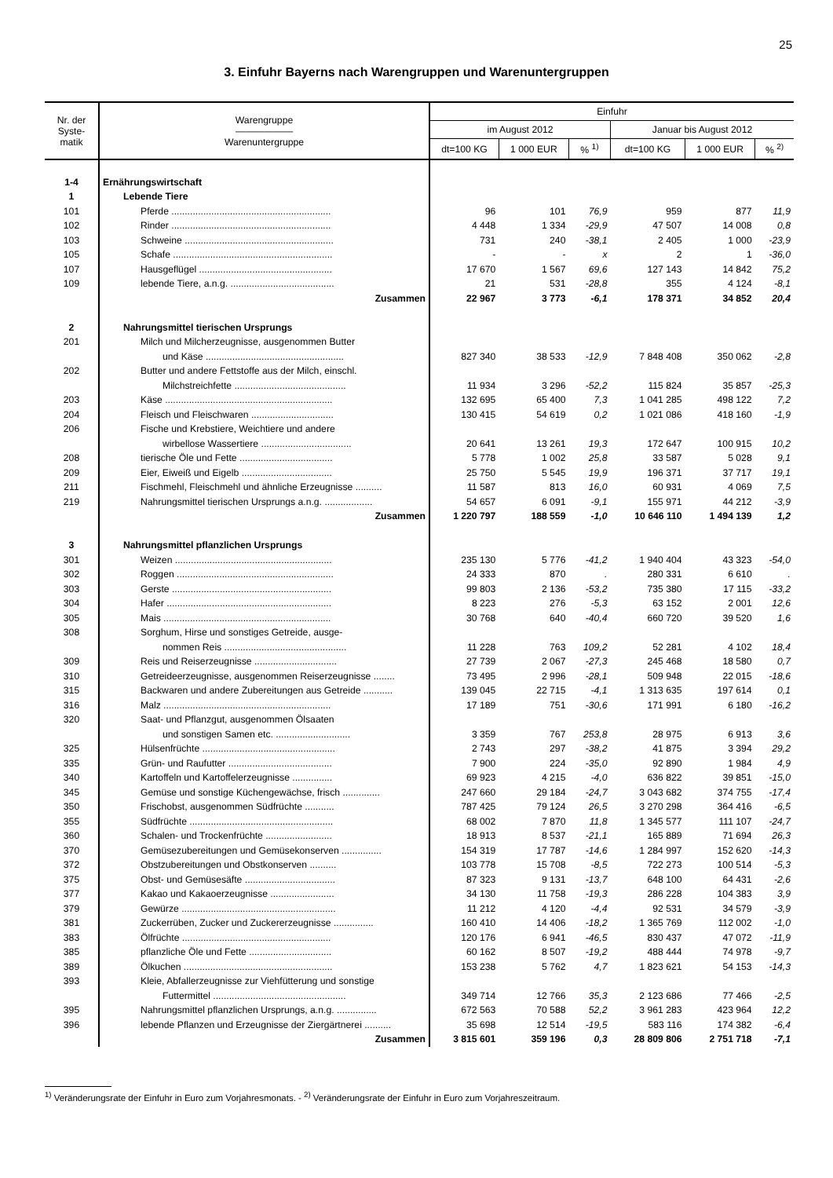25
3. Einfuhr Bayerns nach Warengruppen und Warenuntergruppen
| Nr. der Syste- matik | Warengruppe —————— Warenuntergruppe | Einfuhr | | | | | |
| --- | --- | --- | --- | --- | --- | --- | --- |
| | | im August 2012 | | | Januar bis August 2012 | | |
| | | dt=100 KG | 1 000 EUR | % <sup>1)</sup> | dt=100 KG | 1 000 EUR | % <sup>2)</sup> |
| 1-4 | Ernährungswirtschaft | | | | | | |
| 1 | Lebende Tiere | | | | | | |
| 101 | Pferde ............................................................ | 96 | 101 | 76,9 | 959 | 877 | 11,9 |
| 102 | Rinder ............................................................ | 4 448 | 1 334 | -29,9 | 47 507 | 14 008 | 0,8 |
| 103 | Schweine ........................................................ | 731 | 240 | -38,1 | 2 405 | 1 000 | -23,9 |
| 105 | Schafe ............................................................ | - | - | x | 2 | 1 | -36,0 |
| 107 | Hausgeflügel .................................................. | 17 670 | 1 567 | 69,6 | 127 143 | 14 842 | 75,2 |
| 109 | lebende Tiere, a.n.g. ....................................... | 21 | 531 | -28,8 | 355 | 4 124 | -8,1 |
| | Zusammen | 22 967 | 3 773 | -6,1 | 178 371 | 34 852 | 20,4 |
| 2 | Nahrungsmittel tierischen Ursprungs | | | | | | |
| 201 | Milch und Milcherzeugnisse, ausgenommen Butter | | | | | | |
| | und Käse .................................................... | 827 340 | 38 533 | -12,9 | 7 848 408 | 350 062 | -2,8 |
| 202 | Butter und andere Fettstoffe aus der Milch, einschl. | | | | | | |
| | Milchstreichfette .......................................... | 11 934 | 3 296 | -52,2 | 115 824 | 35 857 | -25,3 |
| 203 | Käse ............................................................... | 132 695 | 65 400 | 7,3 | 1 041 285 | 498 122 | 7,2 |
| 204 | Fleisch und Fleischwaren ............................... | 130 415 | 54 619 | 0,2 | 1 021 086 | 418 160 | -1,9 |
| 206 | Fische und Krebstiere, Weichtiere und andere | | | | | | |
| | wirbellose Wassertiere .................................. | 20 641 | 13 261 | 19,3 | 172 647 | 100 915 | 10,2 |
| 208 | tierische Öle und Fette ................................... | 5 778 | 1 002 | 25,8 | 33 587 | 5 028 | 9,1 |
| 209 | Eier, Eiweiß und Eigelb .................................. | 25 750 | 5 545 | 19,9 | 196 371 | 37 717 | 19,1 |
| 211 | Fischmehl, Fleischmehl und ähnliche Erzeugnisse .......... | 11 587 | 813 | 16,0 | 60 931 | 4 069 | 7,5 |
| 219 | Nahrungsmittel tierischen Ursprungs a.n.g. .................. | 54 657 | 6 091 | -9,1 | 155 971 | 44 212 | -3,9 |
| | Zusammen | 1 220 797 | 188 559 | -1,0 | 10 646 110 | 1 494 139 | 1,2 |
| 3 | Nahrungsmittel pflanzlichen Ursprungs | | | | | | |
| 301 | Weizen ........................................................... | 235 130 | 5 776 | -41,2 | 1 940 404 | 43 323 | -54,0 |
| 302 | Roggen ........................................................... | 24 333 | 870 | . | 280 331 | 6 610 | . |
| 303 | Gerste ............................................................ | 99 803 | 2 136 | -53,2 | 735 380 | 17 115 | -33,2 |
| 304 | Hafer .............................................................. | 8 223 | 276 | -5,3 | 63 152 | 2 001 | 12,6 |
| 305 | Mais ............................................................... | 30 768 | 640 | -40,4 | 660 720 | 39 520 | 1,6 |
| 308 | Sorghum, Hirse und sonstiges Getreide, ausge- | | | | | | |
| | nommen Reis .............................................. | 11 228 | 763 | 109,2 | 52 281 | 4 102 | 18,4 |
| 309 | Reis und Reiserzeugnisse ............................... | 27 739 | 2 067 | -27,3 | 245 468 | 18 580 | 0,7 |
| 310 | Getreideerzeugnisse, ausgenommen Reiserzeugnisse ........ | 73 495 | 2 996 | -28,1 | 509 948 | 22 015 | -18,6 |
| 315 | Backwaren und andere Zubereitungen aus Getreide ........... | 139 045 | 22 715 | -4,1 | 1 313 635 | 197 614 | 0,1 |
| 316 | Malz ............................................................... | 17 189 | 751 | -30,6 | 171 991 | 6 180 | -16,2 |
| 320 | Saat- und Pflanzgut, ausgenommen Ölsaaten | | | | | | |
| | und sonstigen Samen etc. ............................ | 3 359 | 767 | 253,8 | 28 975 | 6 913 | 3,6 |
| 325 | Hülsenfrüchte .................................................. | 2 743 | 297 | -38,2 | 41 875 | 3 394 | 29,2 |
| 335 | Grün- und Raufutter ....................................... | 7 900 | 224 | -35,0 | 92 890 | 1 984 | 4,9 |
| 340 | Kartoffeln und Kartoffelerzeugnisse ............... | 69 923 | 4 215 | -4,0 | 636 822 | 39 851 | -15,0 |
| 345 | Gemüse und sonstige Küchengewächse, frisch .............. | 247 660 | 29 184 | -24,7 | 3 043 682 | 374 755 | -17,4 |
| 350 | Frischobst, ausgenommen Südfrüchte ........... | 787 425 | 79 124 | 26,5 | 3 270 298 | 364 416 | -6,5 |
| 355 | Südfrüchte ...................................................... | 68 002 | 7 870 | 11,8 | 1 345 577 | 111 107 | -24,7 |
| 360 | Schalen- und Trockenfrüchte ......................... | 18 913 | 8 537 | -21,1 | 165 889 | 71 694 | 26,3 |
| 370 | Gemüsezubereitungen und Gemüsekonserven ............... | 154 319 | 17 787 | -14,6 | 1 284 997 | 152 620 | -14,3 |
| 372 | Obstzubereitungen und Obstkonserven .......... | 103 778 | 15 708 | -8,5 | 722 273 | 100 514 | -5,3 |
| 375 | Obst- und Gemüsesäfte .................................. | 87 323 | 9 131 | -13,7 | 648 100 | 64 431 | -2,6 |
| 377 | Kakao und Kakaoerzeugnisse ........................ | 34 130 | 11 758 | -19,3 | 286 228 | 104 383 | 3,9 |
| 379 | Gewürze .......................................................... | 11 212 | 4 120 | -4,4 | 92 531 | 34 579 | -3,9 |
| 381 | Zuckerrüben, Zucker und Zuckererzeugnisse ............... | 160 410 | 14 406 | -18,2 | 1 365 769 | 112 002 | -1,0 |
| 383 | Ölfrüchte ........................................................ | 120 176 | 6 941 | -46,5 | 830 437 | 47 072 | -11,9 |
| 385 | pflanzliche Öle und Fette ............................... | 60 162 | 8 507 | -19,2 | 488 444 | 74 978 | -9,7 |
| 389 | Ölkuchen ........................................................ | 153 238 | 5 762 | 4,7 | 1 823 621 | 54 153 | -14,3 |
| 393 | Kleie, Abfallerzeugnisse zur Viehfütterung und sonstige | | | | | | |
| | Futtermittel .................................................. | 349 714 | 12 766 | 35,3 | 2 123 686 | 77 466 | -2,5 |
| 395 | Nahrungsmittel pflanzlichen Ursprungs, a.n.g. ............... | 672 563 | 70 588 | 52,2 | 3 961 283 | 423 964 | 12,2 |
| 396 | lebende Pflanzen und Erzeugnisse der Ziergärtnerei .......... | 35 698 | 12 514 | -19,5 | 583 116 | 174 382 | -6,4 |
| | Zusammen | 3 815 601 | 359 196 | 0,3 | 28 809 806 | 2 751 718 | -7,1 |
<sup>1)</sup> Veränderungsrate der Einfuhr in Euro zum Vorjahresmonats. - <sup>2)</sup> Veränderungsrate der Einfuhr in Euro zum Vorjahreszeitraum.